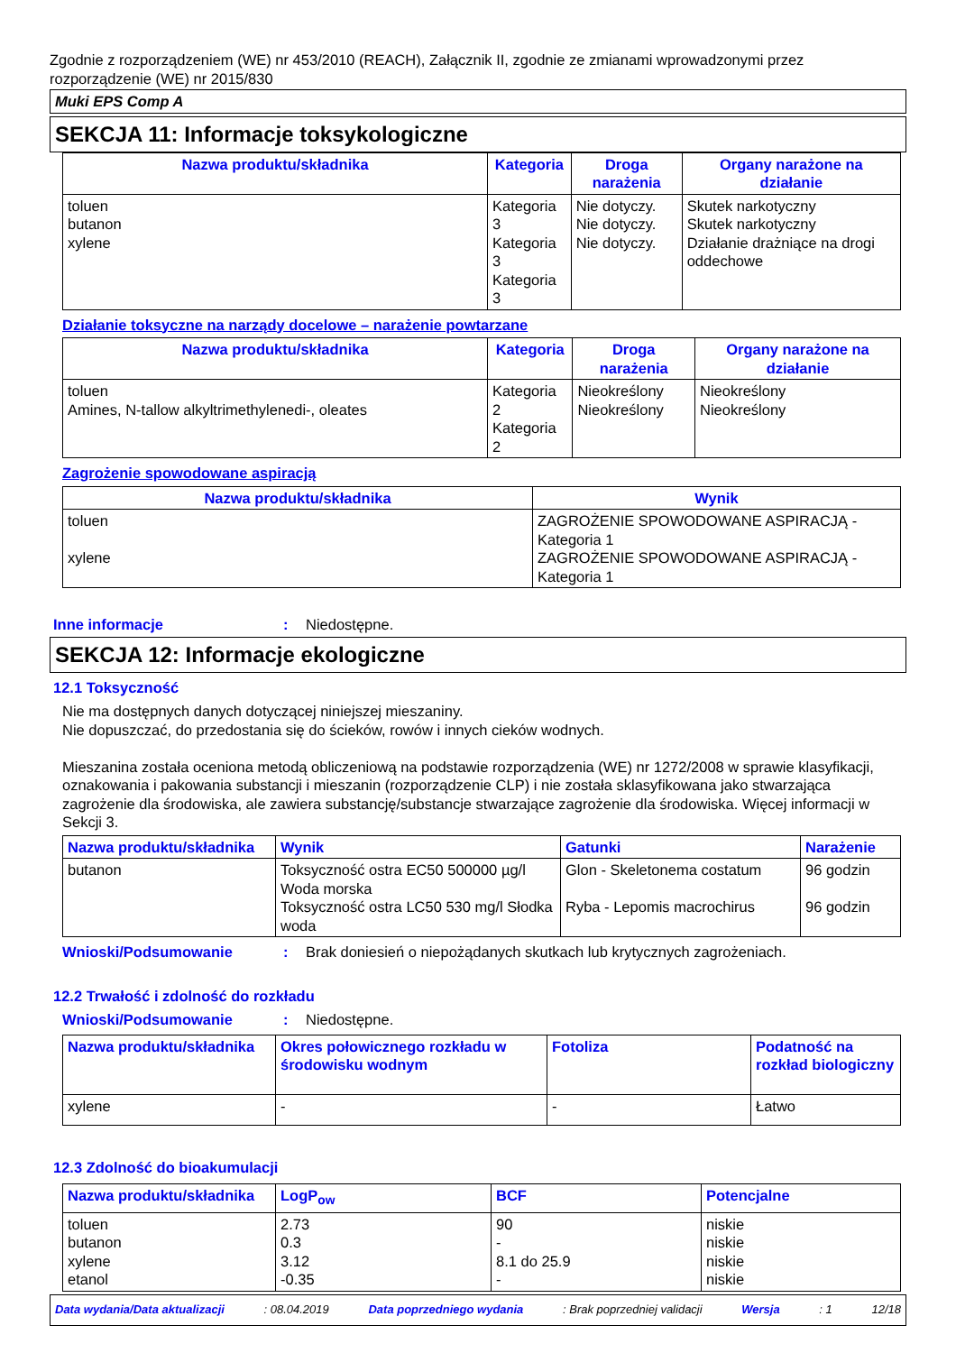Zgodnie z rozporządzeniem (WE) nr 453/2010 (REACH), Załącznik II, zgodnie ze zmianami wprowadzonymi przez rozporządzenie (WE) nr 2015/830
Muki EPS Comp A
SEKCJA 11: Informacje toksykologiczne
| Nazwa produktu/składnika | Kategoria | Droga narażenia | Organy narażone na działanie |
| --- | --- | --- | --- |
| toluen butanon xylene | Kategoria 3 Kategoria 3 Kategoria 3 | Nie dotyczy. Nie dotyczy. Nie dotyczy. | Skutek narkotyczny Skutek narkotyczny Działanie drażniące na drogi oddechowe |
Działanie toksyczne na narządy docelowe – narażenie powtarzane
| Nazwa produktu/składnika | Kategoria | Droga narażenia | Organy narażone na działanie |
| --- | --- | --- | --- |
| toluen Amines, N-tallow alkyltrimethylenedi-, oleates | Kategoria 2 Kategoria 2 | Nieokreślony Nieokreślony | Nieokreślony Nieokreślony |
Zagrożenie spowodowane aspiracją
| Nazwa produktu/składnika | Wynik |
| --- | --- |
| toluen xylene | ZAGROŻENIE SPOWODOWANE ASPIRACJĄ - Kategoria 1 ZAGROŻENIE SPOWODOWANE ASPIRACJĄ - Kategoria 1 |
Inne informacje: Niedostępne.
SEKCJA 12: Informacje ekologiczne
12.1 Toksyczność
Nie ma dostępnych danych dotyczącej niniejszej mieszaniny.
Nie dopuszczać, do przedostania się do ścieków, rowów i innych cieków wodnych.
Mieszanina została oceniona metodą obliczeniową na podstawie rozporządzenia (WE) nr 1272/2008 w sprawie klasyfikacji, oznakowania i pakowania substancji i mieszanin (rozporządzenie CLP) i nie została sklasyfikowana jako stwarzająca zagrożenie dla środowiska, ale zawiera substancję/substancje stwarzające zagrożenie dla środowiska. Więcej informacji w Sekcji 3.
| Nazwa produktu/składnika | Wynik | Gatunki | Narażenie |
| --- | --- | --- | --- |
| butanon | Toksyczność ostra EC50 500000 µg/l Woda morska Toksyczność ostra LC50 530 mg/l Słodka woda | Glon - Skeletonema costatum Ryba - Lepomis macrochirus | 96 godzin 96 godzin |
Wnioski/Podsumowanie: Brak doniesień o niepożądanych skutkach lub krytycznych zagrożeniach.
12.2 Trwałość i zdolność do rozkładu
Wnioski/Podsumowanie: Niedostępne.
| Nazwa produktu/składnika | Okres połowicznego rozkładu w środowisku wodnym | Fotoliza | Podatność na rozkład biologiczny |
| --- | --- | --- | --- |
| xylene | - | - | Łatwo |
12.3 Zdolność do bioakumulacji
| Nazwa produktu/składnika | LogP<sub>ow</sub> | BCF | Potencjalne |
| --- | --- | --- | --- |
| toluen butanon xylene etanol | 2.73 0.3 3.12 -0.35 | 90 - 8.1 do 25.9 - | niskie niskie niskie niskie |
Data wydania/Data aktualizacji: 08.04.2019 Data poprzedniego wydania: Brak poprzedniej validacji Wersja: 1 12/18